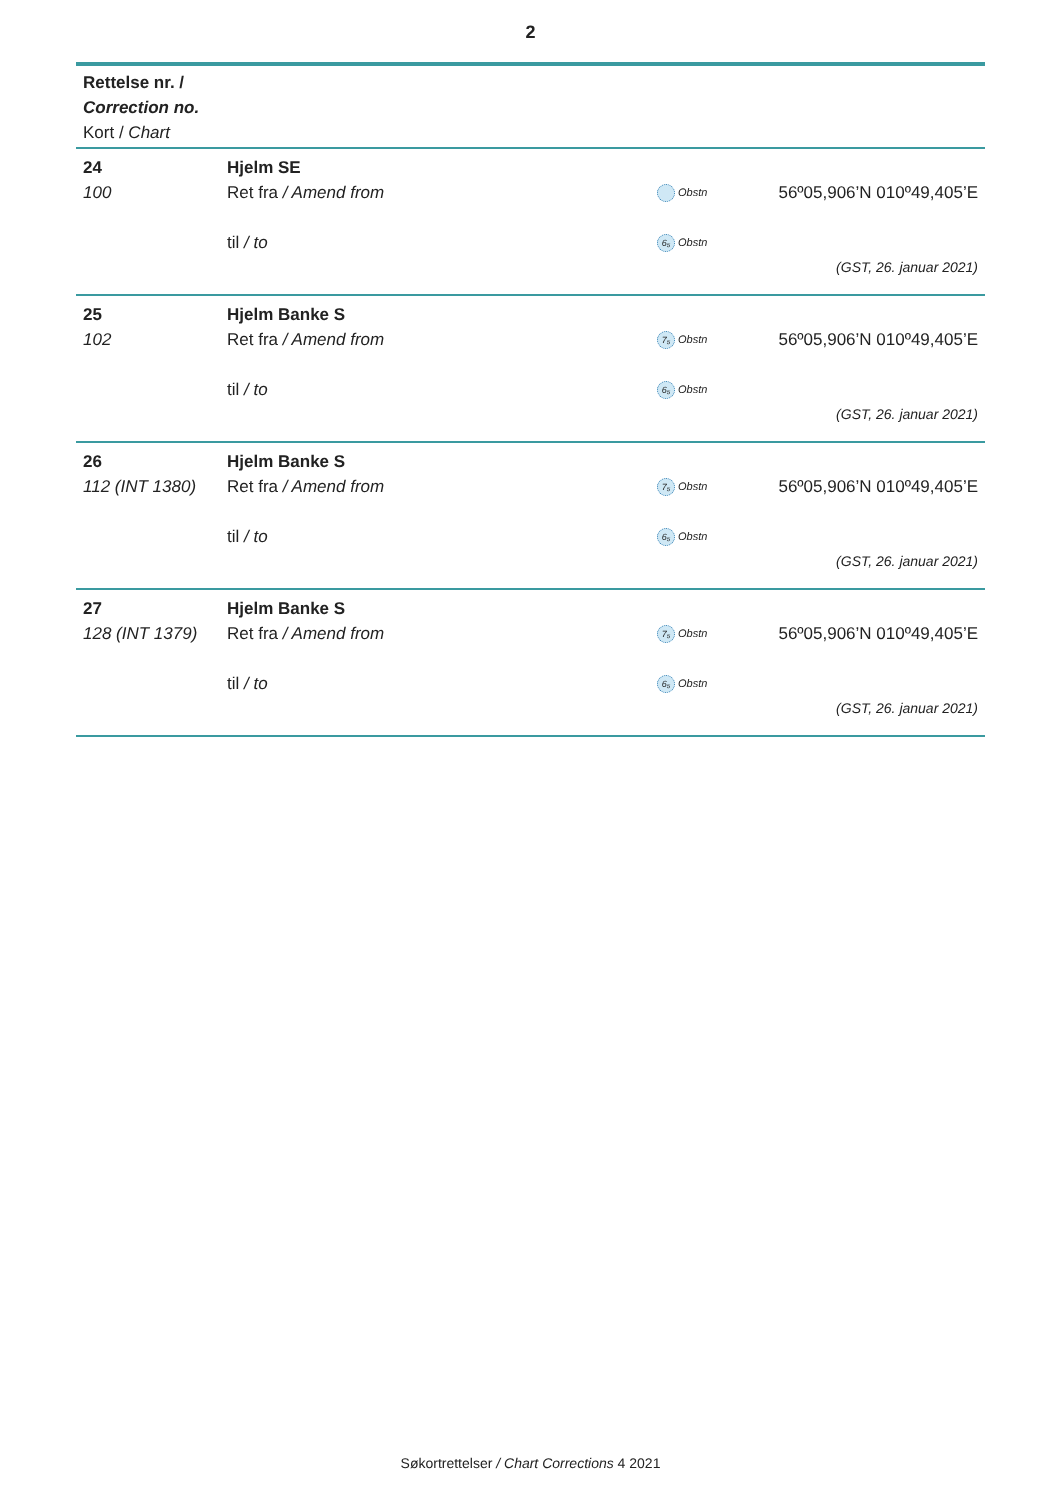2
| Rettelse nr. / Correction no. Kort / Chart | | | |
| --- | --- | --- | --- |
| 24 | Hjelm SE | | |
| 100 | Ret fra / Amend from | Obstn | 56º05,906’N 010º49,405’E |
| | til / to | 6₅ Obstn | |
| | | | (GST, 26. januar 2021) |
| 25 | Hjelm Banke S | | |
| 102 | Ret fra / Amend from | 7₅ Obstn | 56º05,906’N 010º49,405’E |
| | til / to | 6₅ Obstn | |
| | | | (GST, 26. januar 2021) |
| 26 | Hjelm Banke S | | |
| 112 (INT 1380) | Ret fra / Amend from | 7₅ Obstn | 56º05,906’N 010º49,405’E |
| | til / to | 6₅ Obstn | |
| | | | (GST, 26. januar 2021) |
| 27 | Hjelm Banke S | | |
| 128 (INT 1379) | Ret fra / Amend from | 7₅ Obstn | 56º05,906’N 010º49,405’E |
| | til / to | 6₅ Obstn | |
| | | | (GST, 26. januar 2021) |
Søkortrettelser / Chart Corrections 4 2021